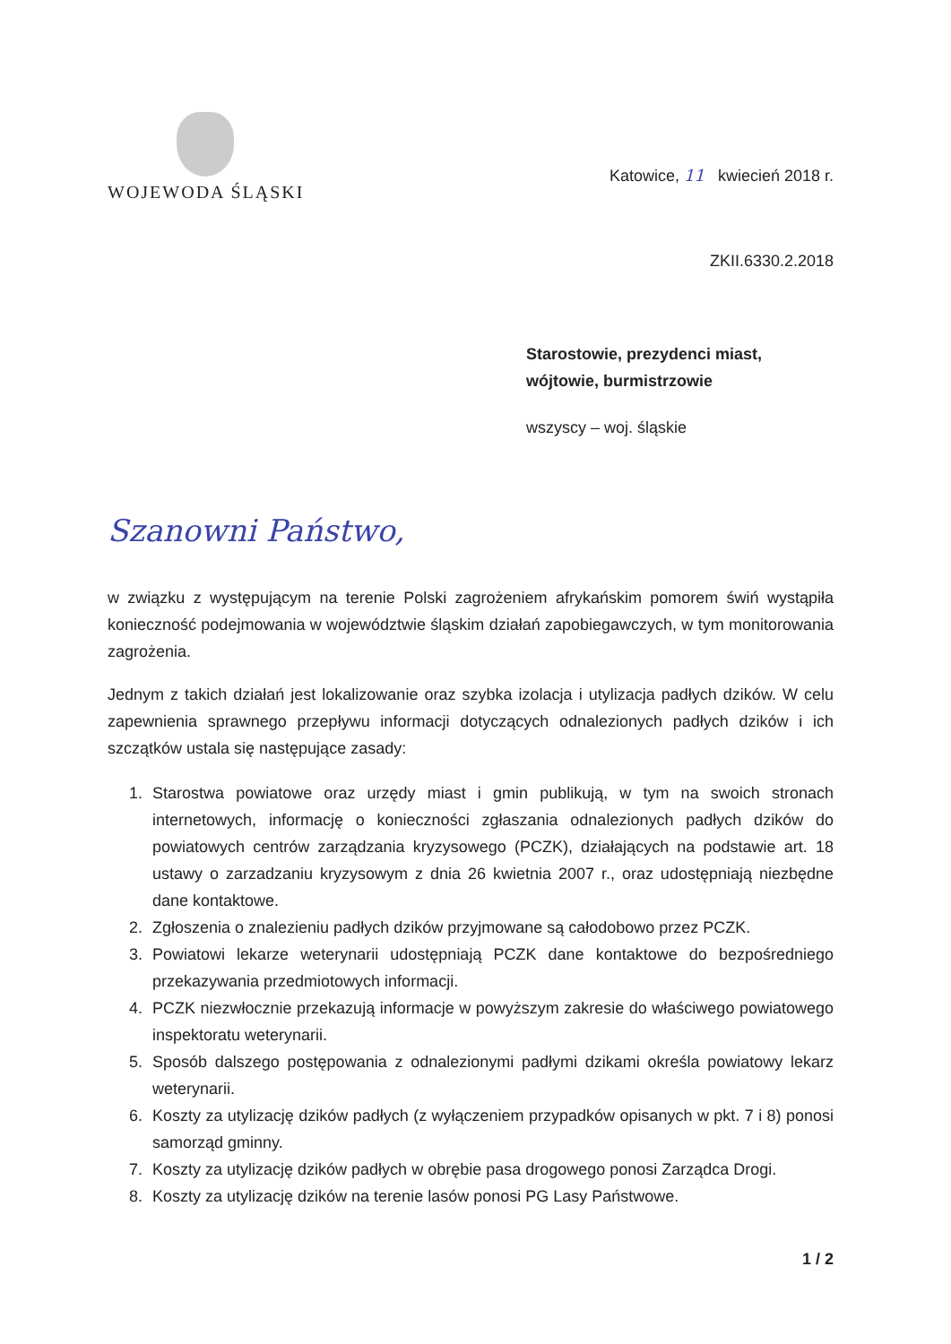WOJEWODA ŚLĄSKI
Katowice, 11 kwiecień 2018 r.
ZKII.6330.2.2018
Starostowie, prezydenci miast,
wójtowie, burmistrzowie
wszyscy – woj. śląskie
Szanowni Państwo,
w związku z występującym na terenie Polski zagrożeniem afrykańskim pomorem świń wystąpiła konieczność podejmowania w województwie śląskim działań zapobiegawczych, w tym monitorowania zagrożenia.
Jednym z takich działań jest lokalizowanie oraz szybka izolacja i utylizacja padłych dzików. W celu zapewnienia sprawnego przepływu informacji dotyczących odnalezionych padłych dzików i ich szczątków ustala się następujące zasady:
1. Starostwa powiatowe oraz urzędy miast i gmin publikują, w tym na swoich stronach internetowych, informację o konieczności zgłaszania odnalezionych padłych dzików do powiatowych centrów zarządzania kryzysowego (PCZK), działających na podstawie art. 18 ustawy o zarzadzaniu kryzysowym z dnia 26 kwietnia 2007 r., oraz udostępniają niezbędne dane kontaktowe.
2. Zgłoszenia o znalezieniu padłych dzików przyjmowane są całodobowo przez PCZK.
3. Powiatowi lekarze weterynarii udostępniają PCZK dane kontaktowe do bezpośredniego przekazywania przedmiotowych informacji.
4. PCZK niezwłocznie przekazują informacje w powyższym zakresie do właściwego powiatowego inspektoratu weterynarii.
5. Sposób dalszego postępowania z odnalezionymi padłymi dzikami określa powiatowy lekarz weterynarii.
6. Koszty za utylizację dzików padłych (z wyłączeniem przypadków opisanych w pkt. 7 i 8) ponosi samorząd gminny.
7. Koszty za utylizację dzików padłych w obrębie pasa drogowego ponosi Zarządca Drogi.
8. Koszty za utylizację dzików na terenie lasów ponosi PG Lasy Państwowe.
1 / 2